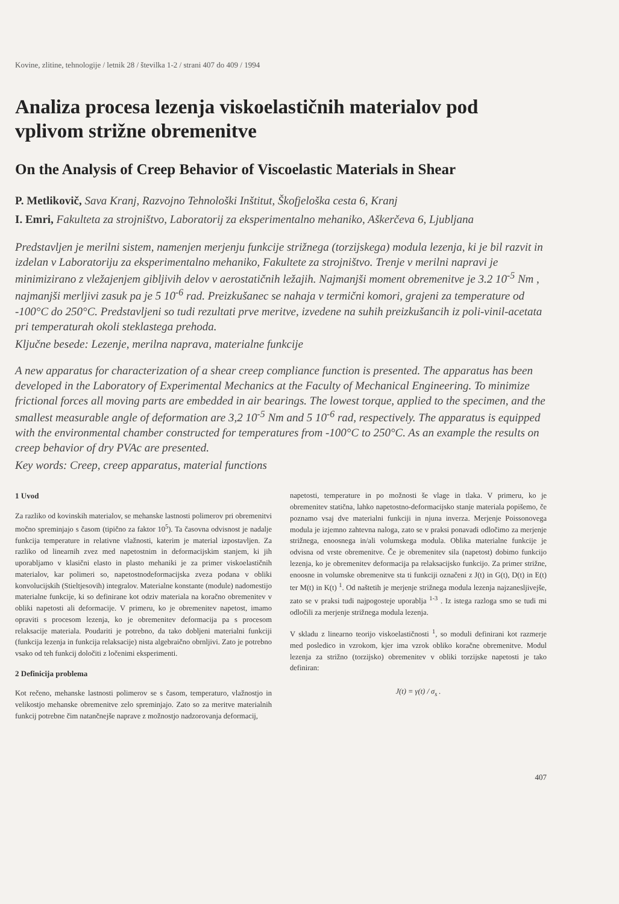Kovine, zlitine, tehnologije / letnik 28 / številka 1-2 / strani 407 do 409 / 1994
Analiza procesa lezenja viskoelastičnih materialov pod vplivom strižne obremenitve
On the Analysis of Creep Behavior of Viscoelastic Materials in Shear
P. Metlikovič, Sava Kranj, Razvojno Tehnološki Inštitut, Škofjeloška cesta 6, Kranj
I. Emri, Fakulteta za strojništvo, Laboratorij za eksperimentalno mehaniko, Aškerčeva 6, Ljubljana
Predstavljen je merilni sistem, namenjen merjenju funkcije strižnega (torzijskega) modula lezenja, ki je bil razvit in izdelan v Laboratoriju za eksperimentalno mehaniko, Fakultete za strojništvo. Trenje v merilni napravi je minimizirano z vležajenjem gibljivih delov v aerostatičnih ležajih. Najmanjši moment obremenitve je 3.2 10<sup>-5</sup> Nm , najmanjši merljivi zasuk pa je 5 10<sup>-6</sup> rad. Preizkušanec se nahaja v termični komori, grajeni za temperature od -100°C do 250°C. Predstavljeni so tudi rezultati prve meritve, izvedene na suhih preizkušancih iz poli-vinil-acetata pri temperaturah okoli steklastega prehoda.
Ključne besede: Lezenje, merilna naprava, materialne funkcije
A new apparatus for characterization of a shear creep compliance function is presented. The apparatus has been developed in the Laboratory of Experimental Mechanics at the Faculty of Mechanical Engineering. To minimize frictional forces all moving parts are embedded in air bearings. The lowest torque, applied to the specimen, and the smallest measurable angle of deformation are 3,2 10<sup>-5</sup> Nm and 5 10<sup>-6</sup> rad, respectively. The apparatus is equipped with the environmental chamber constructed for temperatures from -100°C to 250°C. As an example the results on creep behavior of dry PVAc are presented.
Key words: Creep, creep apparatus, material functions
1 Uvod
Za razliko od kovinskih materialov, se mehanske lastnosti polimerov pri obremenitvi močno spreminjajo s časom (tipično za faktor 10<sup>5</sup>). Ta časovna odvisnost je nadalje funkcija temperature in relativne vlažnosti, katerim je material izpostavljen. Za razliko od linearnih zvez med napetostnim in deformacijskim stanjem, ki jih uporabljamo v klasični elasto in plasto mehaniki je za primer viskoelastičnih materialov, kar polimeri so, napetostnodeformacijska zveza podana v obliki konvolucijskih (Stieltjesovih) integralov. Materialne konstante (module) nadomestijo materialne funkcije, ki so definirane kot odziv materiala na koračno obremenitev v obliki napetosti ali deformacije. V primeru, ko je obremenitev napetost, imamo opraviti s procesom lezenja, ko je obremenitev deformacija pa s procesom relaksacije materiala. Poudariti je potrebno, da tako dobljeni materialni funkciji (funkcija lezenja in funkcija relaksacije) nista algebraično obrnljivi. Zato je potrebno vsako od teh funkcij določiti z ločenimi eksperimenti.
2 Definicija problema
Kot rečeno, mehanske lastnosti polimerov se s časom, temperaturo, vlažnostjo in velikostjo mehanske obremenitve zelo spreminjajo. Zato so za meritve materialnih funkcij potrebne čim natančnejše naprave z možnostjo nadzorovanja deformacij,
napetosti, temperature in po možnosti še vlage in tlaka. V primeru, ko je obremenitev statična, lahko napetostno-deformacijsko stanje materiala popišemo, če poznamo vsaj dve materialni funkciji in njuna inverza. Merjenje Poissonovega modula je izjemno zahtevna naloga, zato se v praksi ponavadi odločimo za merjenje strižnega, enoosnega in/ali volumskega modula. Oblika materialne funkcije je odvisna od vrste obremenitve. Če je obremenitev sila (napetost) dobimo funkcijo lezenja, ko je obremenitev deformacija pa relaksacijsko funkcijo. Za primer strižne, enoosne in volumske obremenitve sta ti funkciji označeni z J(t) in G(t), D(t) in E(t) ter M(t) in K(t) <sup>1</sup>. Od naštetih je merjenje strižnega modula lezenja najzanesljivejše, zato se v praksi tudi najpogosteje uporablja <sup>1-3</sup> . Iz istega razloga smo se tudi mi odločili za merjenje strižnega modula lezenja.
V skladu z linearno teorijo viskoelastičnosti <sup>1</sup>, so moduli definirani kot razmerje med posledico in vzrokom, kjer ima vzrok obliko koračne obremenitve. Modul lezenja za strižno (torzijsko) obremenitev v obliki torzijske napetosti je tako definiran:
J(t) = γ(t) / σ<sub>s</sub> .
407